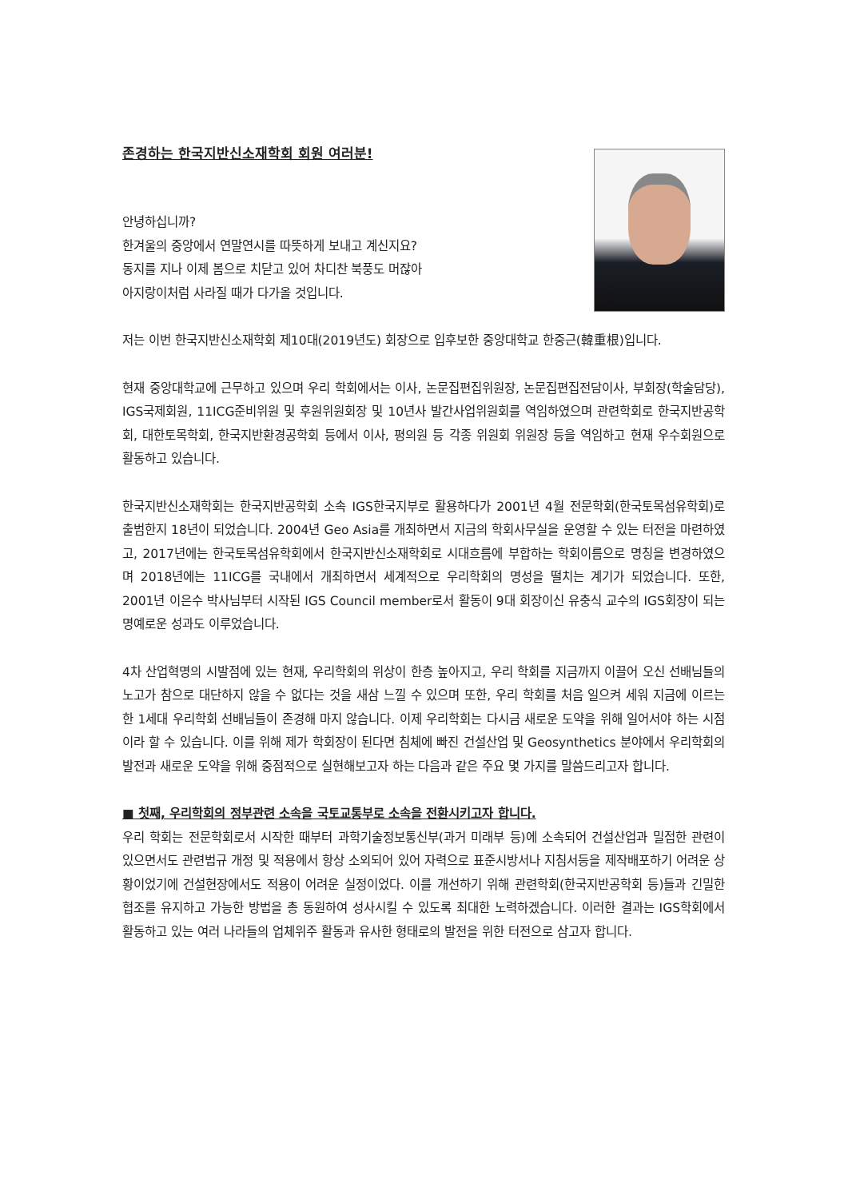존경하는 한국지반신소재학회 회원 여러분!
안녕하십니까?
한겨울의 중앙에서 연말연시를 따뜻하게 보내고 계신지요?
동지를 지나 이제 봄으로 치닫고 있어 차디찬 북풍도 머잖아
아지랑이처럼 사라질 때가 다가올 것입니다.
저는 이번 한국지반신소재학회 제10대(2019년도) 회장으로 입후보한 중앙대학교 한중근(韓重根)입니다.
현재 중앙대학교에 근무하고 있으며 우리 학회에서는 이사, 논문집편집위원장, 논문집편집전담이사, 부회장(학술담당), IGS국제회원, 11ICG준비위원 및 후원위원회장 및 10년사 발간사업위원회를 역임하였으며 관련학회로 한국지반공학회, 대한토목학회, 한국지반환경공학회 등에서 이사, 평의원 등 각종 위원회 위원장 등을 역임하고 현재 우수회원으로 활동하고 있습니다.
한국지반신소재학회는 한국지반공학회 소속 IGS한국지부로 활용하다가 2001년 4월 전문학회(한국토목섬유학회)로 출범한지 18년이 되었습니다. 2004년 Geo Asia를 개최하면서 지금의 학회사무실을 운영할 수 있는 터전을 마련하였고, 2017년에는 한국토목섬유학회에서 한국지반신소재학회로 시대흐름에 부합하는 학회이름으로 명칭을 변경하였으며 2018년에는 11ICG를 국내에서 개최하면서 세계적으로 우리학회의 명성을 떨치는 계기가 되었습니다. 또한, 2001년 이은수 박사님부터 시작된 IGS Council member로서 활동이 9대 회장이신 유충식 교수의 IGS회장이 되는 명예로운 성과도 이루었습니다.
4차 산업혁명의 시발점에 있는 현재, 우리학회의 위상이 한층 높아지고, 우리 학회를 지금까지 이끌어 오신 선배님들의 노고가 참으로 대단하지 않을 수 없다는 것을 새삼 느낄 수 있으며 또한, 우리 학회를 처음 일으켜 세워 지금에 이르는 한 1세대 우리학회 선배님들이 존경해 마지 않습니다. 이제 우리학회는 다시금 새로운 도약을 위해 일어서야 하는 시점이라 할 수 있습니다. 이를 위해 제가 학회장이 된다면 침체에 빠진 건설산업 및 Geosynthetics 분야에서 우리학회의 발전과 새로운 도약을 위해 중점적으로 실현해보고자 하는 다음과 같은 주요 몇 가지를 말씀드리고자 합니다.
■ 첫째, 우리학회의 정부관련 소속을 국토교통부로 소속을 전환시키고자 합니다.
우리 학회는 전문학회로서 시작한 때부터 과학기술정보통신부(과거 미래부 등)에 소속되어 건설산업과 밀접한 관련이 있으면서도 관련법규 개정 및 적용에서 항상 소외되어 있어 자력으로 표준시방서나 지침서등을 제작배포하기 어려운 상황이었기에 건설현장에서도 적용이 어려운 실정이었다. 이를 개선하기 위해 관련학회(한국지반공학회 등)들과 긴밀한 협조를 유지하고 가능한 방법을 총 동원하여 성사시킬 수 있도록 최대한 노력하겠습니다. 이러한 결과는 IGS학회에서 활동하고 있는 여러 나라들의 업체위주 활동과 유사한 형태로의 발전을 위한 터전으로 삼고자 합니다.